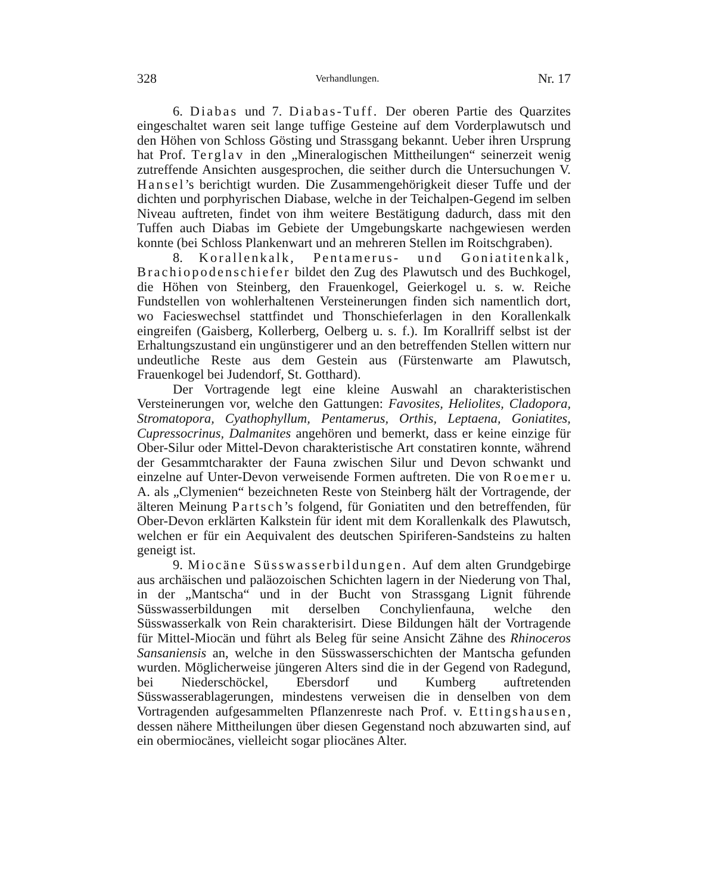328 Verhandlungen. Nr. 17
6. Diabas und 7. Diabas-Tuff. Der oberen Partie des Quarzites eingeschaltet waren seit lange tuffige Gesteine auf dem Vorderplawutsch und den Höhen von Schloss Gösting und Strassgang bekannt. Ueber ihren Ursprung hat Prof. Terglav in den „Mineralogischen Mittheilungen“ seinerzeit wenig zutreffende Ansichten ausgesprochen, die seither durch die Untersuchungen V. Hansel’s berichtigt wurden. Die Zusammengehörigkeit dieser Tuffe und der dichten und porphyrischen Diabase, welche in der Teichalpen-Gegend im selben Niveau auftreten, findet von ihm weitere Bestätigung dadurch, dass mit den Tuffen auch Diabas im Gebiete der Umgebungskarte nachgewiesen werden konnte (bei Schloss Plankenwart und an mehreren Stellen im Roitschgraben).
8. Korallenkalk, Pentamerus- und Goniatitenkalk, Brachiopodenschiefer bildet den Zug des Plawutsch und des Buchkogel, die Höhen von Steinberg, den Frauenkogel, Geierkogel u. s. w. Reiche Fundstellen von wohlerhaltenen Versteinerungen finden sich namentlich dort, wo Facieswechsel stattfindet und Thonschieferlagen in den Korallenkalk eingreifen (Gaisberg, Kollerberg, Oelberg u. s. f.). Im Korallriff selbst ist der Erhaltungszustand ein ungünstigerer und an den betreffenden Stellen wittern nur undeutliche Reste aus dem Gestein aus (Fürstenwarte am Plawutsch, Frauenkogel bei Judendorf, St. Gotthard).
Der Vortragende legt eine kleine Auswahl an charakteristischen Versteinerungen vor, welche den Gattungen: Favosites, Heliolites, Cladopora, Stromatopora, Cyathophyllum, Pentamerus, Orthis, Leptaena, Goniatites, Cupressocrinus, Dalmanites angehören und bemerkt, dass er keine einzige für Ober-Silur oder Mittel-Devon charakteristische Art constatiren konnte, während der Gesammtcharakter der Fauna zwischen Silur und Devon schwankt und einzelne auf Unter-Devon verweisende Formen auftreten. Die von Roemer u. A. als „Clymenien“ bezeichneten Reste von Steinberg hält der Vortragende, der älteren Meinung Partsch’s folgend, für Goniatiten und den betreffenden, für Ober-Devon erklärten Kalkstein für ident mit dem Korallenkalk des Plawutsch, welchen er für ein Aequivalent des deutschen Spiriferen-Sandsteins zu halten geneigt ist.
9. Miocäne Süsswasserbildungen. Auf dem alten Grundgebirge aus archäischen und paläozoischen Schichten lagern in der Niederung von Thal, in der „Mantscha“ und in der Bucht von Strassgang Lignit führende Süsswasserbildungen mit derselben Conchylienfauna, welche den Süsswasserkalk von Rein charakterisirt. Diese Bildungen hält der Vortragende für Mittel-Miocän und führt als Beleg für seine Ansicht Zähne des Rhinoceros Sansaniensis an, welche in den Süsswasserschichten der Mantscha gefunden wurden. Möglicherweise jüngeren Alters sind die in der Gegend von Radegund, bei Niederschöckel, Ebersdorf und Kumberg auftretenden Süsswasserablagerungen, mindestens verweisen die in denselben von dem Vortragenden aufgesammelten Pflanzenreste nach Prof. v. Ettingshausen, dessen nähere Mittheilungen über diesen Gegenstand noch abzuwarten sind, auf ein obermiocänes, vielleicht sogar pliocänes Alter.